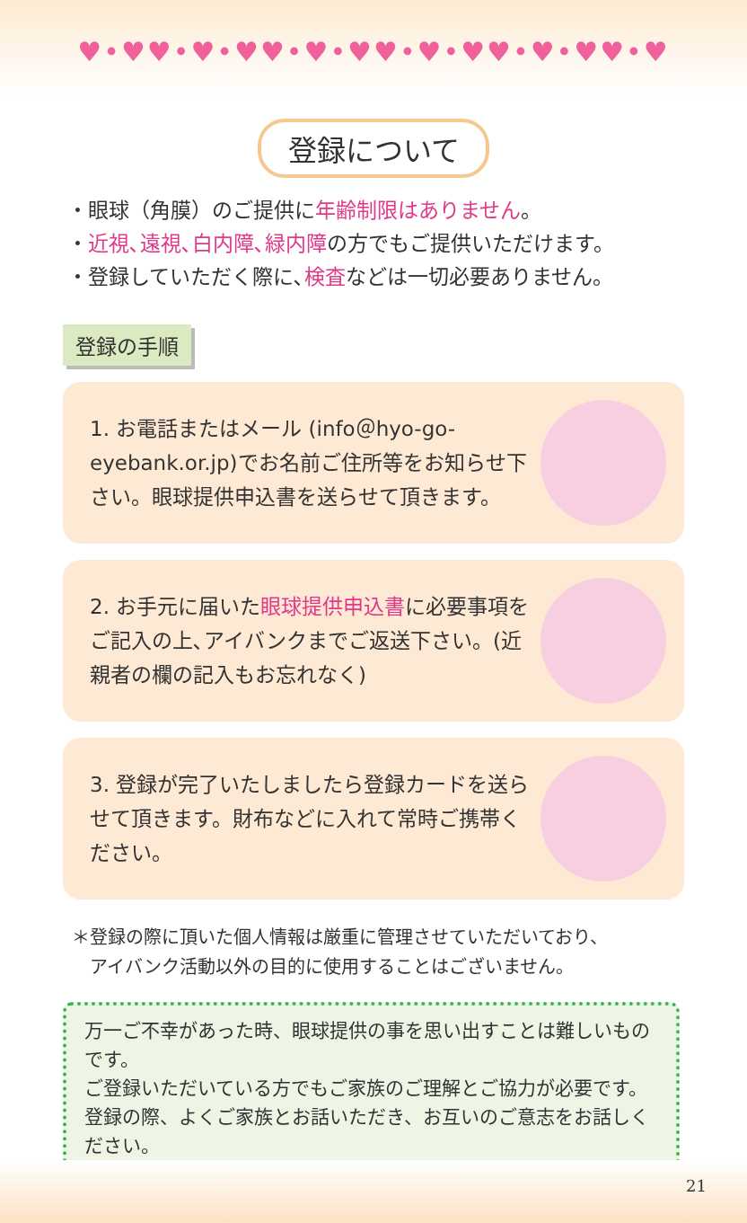♥•♥♥•♥•♥♥•♥•♥♥•♥•♥♥•♥•♥♥•♥
登録について
・眼球（角膜）のご提供に年齢制限はありません。
・近視､遠視､白内障､緑内障の方でもご提供いただけます。
・登録していただく際に､検査などは一切必要ありません。
登録の手順
1. お電話またはメール (info＠hyo-go-eyebank.or.jp)でお名前ご住所等をお知らせ下さい。眼球提供申込書を送らせて頂きます。
2. お手元に届いた眼球提供申込書に必要事項をご記入の上､アイバンクまでご返送下さい。(近親者の欄の記入もお忘れなく)
3. 登録が完了いたしましたら登録カードを送らせて頂きます。財布などに入れて常時ご携帯ください。
＊登録の際に頂いた個人情報は厳重に管理させていただいており、
　アイバンク活動以外の目的に使用することはございません。
万一ご不幸があった時、眼球提供の事を思い出すことは難しいものです。
ご登録いただいている方でもご家族のご理解とご協力が必要です。
登録の際、よくご家族とお話いただき、お互いのご意志をお話しください。
21